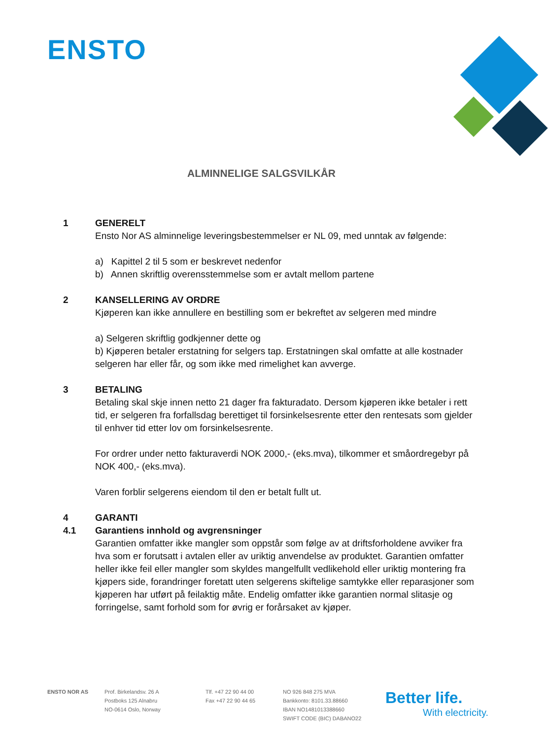ENSTO
ALMINNELIGE SALGSVILKÅR
1 GENERELT
Ensto Nor AS alminnelige leveringsbestemmelser er NL 09, med unntak av følgende:
a) Kapittel 2 til 5 som er beskrevet nedenfor
b) Annen skriftlig overensstemmelse som er avtalt mellom partene
2 KANSELLERING AV ORDRE
Kjøperen kan ikke annullere en bestilling som er bekreftet av selgeren med mindre
a) Selgeren skriftlig godkjenner dette og
b) Kjøperen betaler erstatning for selgers tap. Erstatningen skal omfatte at alle kostnader selgeren har eller får, og som ikke med rimelighet kan avverge.
3 BETALING
Betaling skal skje innen netto 21 dager fra fakturadato. Dersom kjøperen ikke betaler i rett tid, er selgeren fra forfallsdag berettiget til forsinkelsesrente etter den rentesats som gjelder til enhver tid etter lov om forsinkelsesrente.
For ordrer under netto fakturaverdi NOK 2000,- (eks.mva), tilkommer et småordregebyr på NOK 400,- (eks.mva).
Varen forblir selgerens eiendom til den er betalt fullt ut.
4 GARANTI
4.1 Garantiens innhold og avgrensninger
Garantien omfatter ikke mangler som oppstår som følge av at driftsforholdene avviker fra hva som er forutsatt i avtalen eller av uriktig anvendelse av produktet. Garantien omfatter heller ikke feil eller mangler som skyldes mangelfullt vedlikehold eller uriktig montering fra kjøpers side, forandringer foretatt uten selgerens skiftelige samtykke eller reparasjoner som kjøperen har utført på feilaktig måte. Endelig omfatter ikke garantien normal slitasje og forringelse, samt forhold som for øvrig er forårsaket av kjøper.
ENSTO NOR AS Prof. Birkelandsv. 26 A
Postboks 125 Alnabru
NO-0614 Oslo, Norway
Tlf. +47 22 90 44 00
Fax +47 22 90 44 65
NO 926 848 275 MVA
Bankkonto: 8101.33.88660
IBAN NO1481013388660
SWIFT CODE (BIC) DABANO22
Better life.
With electricity.